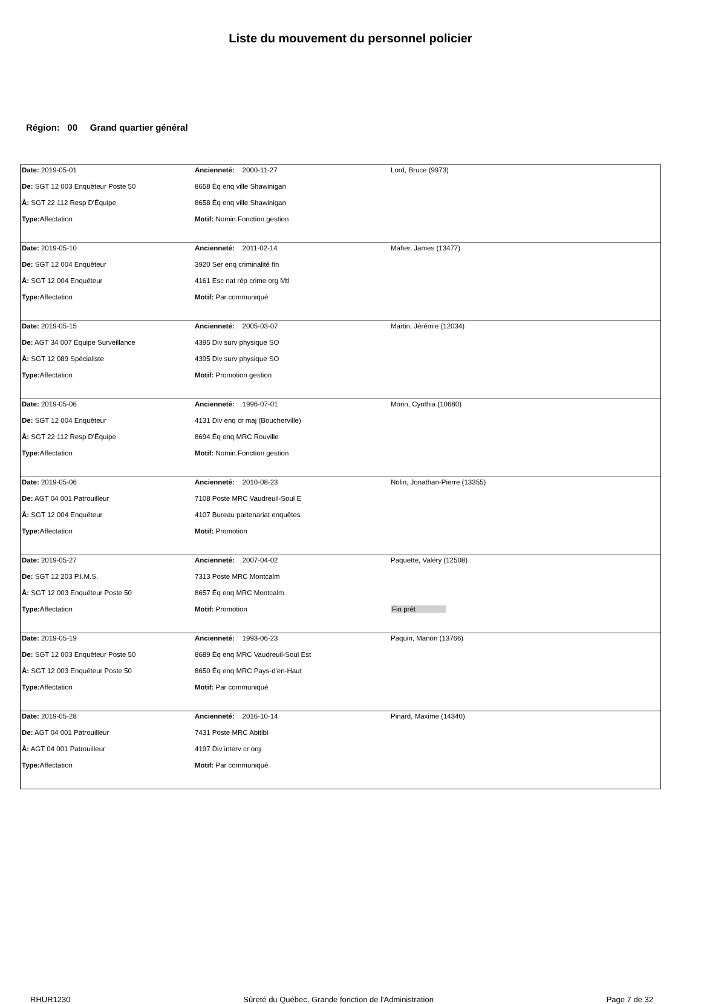Liste du mouvement du personnel policier
Région: 00 Grand quartier général
| Date: 2019-05-01 | Ancienneté: 2000-11-27 | Lord, Bruce (9973) |
| De: SGT 12 003 Enquêteur Poste 50 | 8658 Éq enq ville Shawinigan | |
| À: SGT 22 112 Resp D'Équipe | 8658 Éq enq ville Shawinigan | |
| Type: Affectation | Motif: Nomin.Fonction gestion | |
| Date: 2019-05-10 | Ancienneté: 2011-02-14 | Maher, James (13477) |
| De: SGT 12 004 Enquêteur | 3920 Ser enq criminalité fin | |
| À: SGT 12 004 Enquêteur | 4161 Esc nat rép crime org Mtl | |
| Type: Affectation | Motif: Par communiqué | |
| Date: 2019-05-15 | Ancienneté: 2005-03-07 | Martin, Jérémie (12034) |
| De: AGT 34 007 Équipe Surveillance | 4395 Div surv physique SO | |
| À: SGT 12 089 Spécialiste | 4395 Div surv physique SO | |
| Type: Affectation | Motif: Promotion gestion | |
| Date: 2019-05-06 | Ancienneté: 1996-07-01 | Morin, Cynthia (10680) |
| De: SGT 12 004 Enquêteur | 4131 Div enq cr maj (Boucherville) | |
| À: SGT 22 112 Resp D'Équipe | 8694 Éq enq MRC Rouville | |
| Type: Affectation | Motif: Nomin.Fonction gestion | |
| Date: 2019-05-06 | Ancienneté: 2010-08-23 | Nolin, Jonathan-Pierre (13355) |
| De: AGT 04 001 Patrouilleur | 7108 Poste MRC Vaudreuil-Soul E | |
| À: SGT 12 004 Enquêteur | 4107 Bureau partenariat enquêtes | |
| Type: Affectation | Motif: Promotion | |
| Date: 2019-05-27 | Ancienneté: 2007-04-02 | Paquette, Valéry (12508) |
| De: SGT 12 203 P.I.M.S. | 7313 Poste MRC Montcalm | |
| À: SGT 12 003 Enquêteur Poste 50 | 8657 Éq enq MRC Montcalm | |
| Type: Affectation | Motif: Promotion | Fin prêt |
| Date: 2019-05-19 | Ancienneté: 1993-06-23 | Paquin, Manon (13766) |
| De: SGT 12 003 Enquêteur Poste 50 | 8689 Éq enq MRC Vaudreuil-Soul Est | |
| À: SGT 12 003 Enquêteur Poste 50 | 8650 Éq enq MRC Pays-d'en-Haut | |
| Type: Affectation | Motif: Par communiqué | |
| Date: 2019-05-28 | Ancienneté: 2016-10-14 | Pinard, Maxime (14340) |
| De: AGT 04 001 Patrouilleur | 7431 Poste MRC Abitibi | |
| À: AGT 04 001 Patrouilleur | 4197 Div interv cr org | |
| Type: Affectation | Motif: Par communiqué | |
RHUR1230 Sûreté du Québec, Grande fonction de l'Administration Page 7 de 32